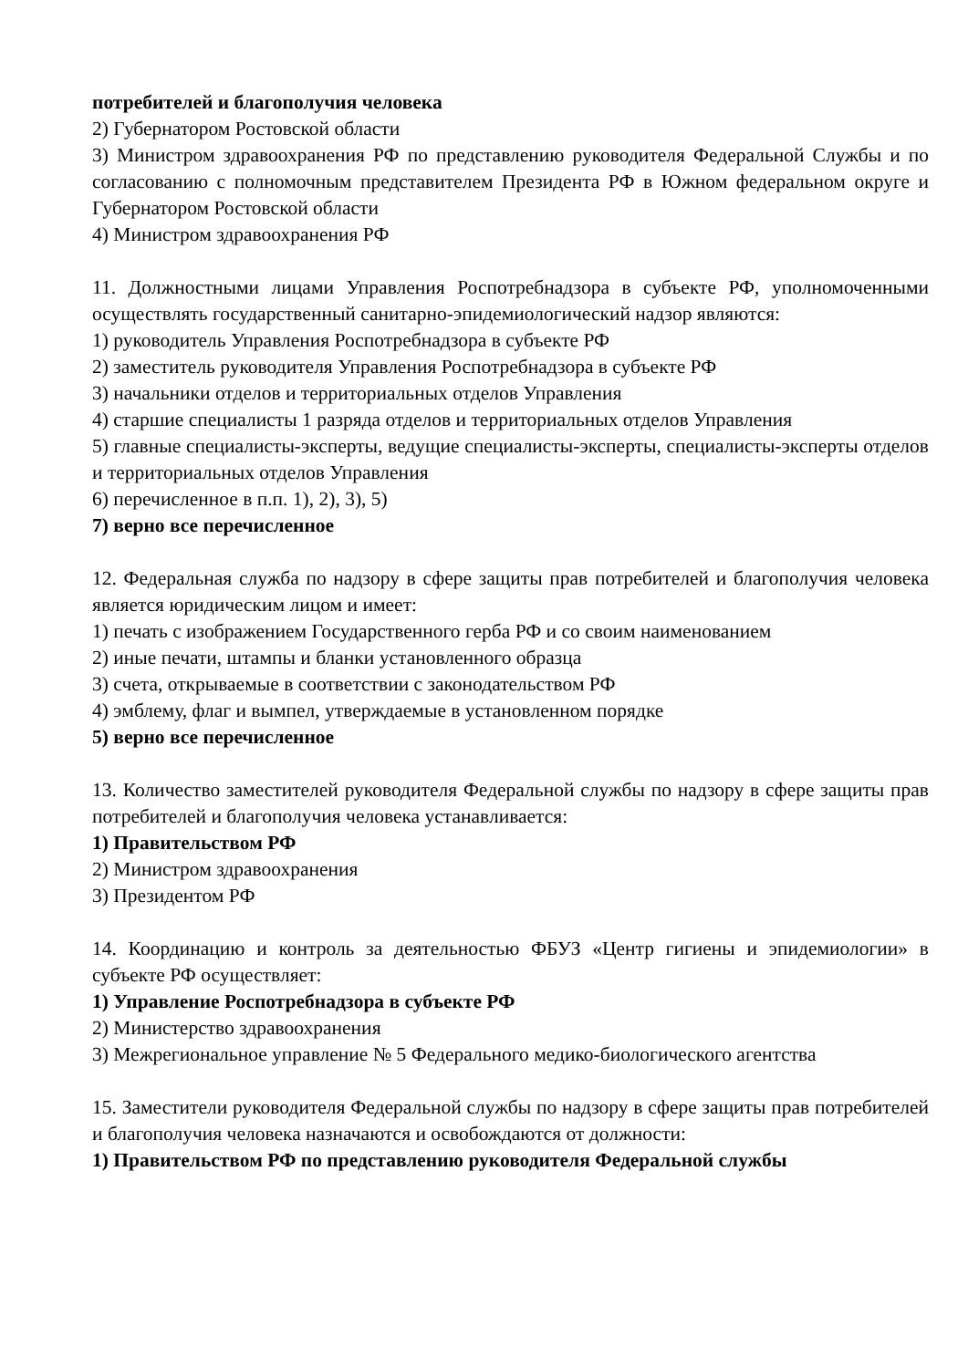потребителей и благополучия человека
2) Губернатором Ростовской области
3) Министром здравоохранения РФ по представлению руководителя Федеральной Службы и по согласованию с полномочным представителем Президента РФ в Южном федеральном округе и Губернатором Ростовской области
4) Министром здравоохранения РФ
11. Должностными лицами Управления Роспотребнадзора в субъекте РФ, уполномоченными осуществлять государственный санитарно-эпидемиологический надзор являются:
1) руководитель Управления Роспотребнадзора в субъекте РФ
2) заместитель руководителя Управления Роспотребнадзора в субъекте РФ
3) начальники отделов и территориальных отделов Управления
4) старшие специалисты 1 разряда отделов и территориальных отделов Управления
5) главные специалисты-эксперты, ведущие специалисты-эксперты, специалисты-эксперты отделов и территориальных отделов Управления
6) перечисленное в п.п. 1), 2), 3), 5)
7) верно все перечисленное
12. Федеральная служба по надзору в сфере защиты прав потребителей и благополучия человека является юридическим лицом и имеет:
1) печать с изображением Государственного герба РФ и со своим наименованием
2) иные печати, штампы и бланки установленного образца
3) счета, открываемые в соответствии с законодательством РФ
4) эмблему, флаг и вымпел, утверждаемые в установленном порядке
5) верно все перечисленное
13. Количество заместителей руководителя Федеральной службы по надзору в сфере защиты прав потребителей и благополучия человека устанавливается:
1) Правительством РФ
2) Министром здравоохранения
3) Президентом РФ
14. Координацию и контроль за деятельностью ФБУЗ «Центр гигиены и эпидемиологии» в субъекте РФ осуществляет:
1) Управление Роспотребнадзора в субъекте РФ
2) Министерство здравоохранения
3) Межрегиональное управление № 5 Федерального медико-биологического агентства
15. Заместители руководителя Федеральной службы по надзору в сфере защиты прав потребителей и благополучия человека назначаются и освобождаются от должности:
1) Правительством РФ по представлению руководителя Федеральной службы